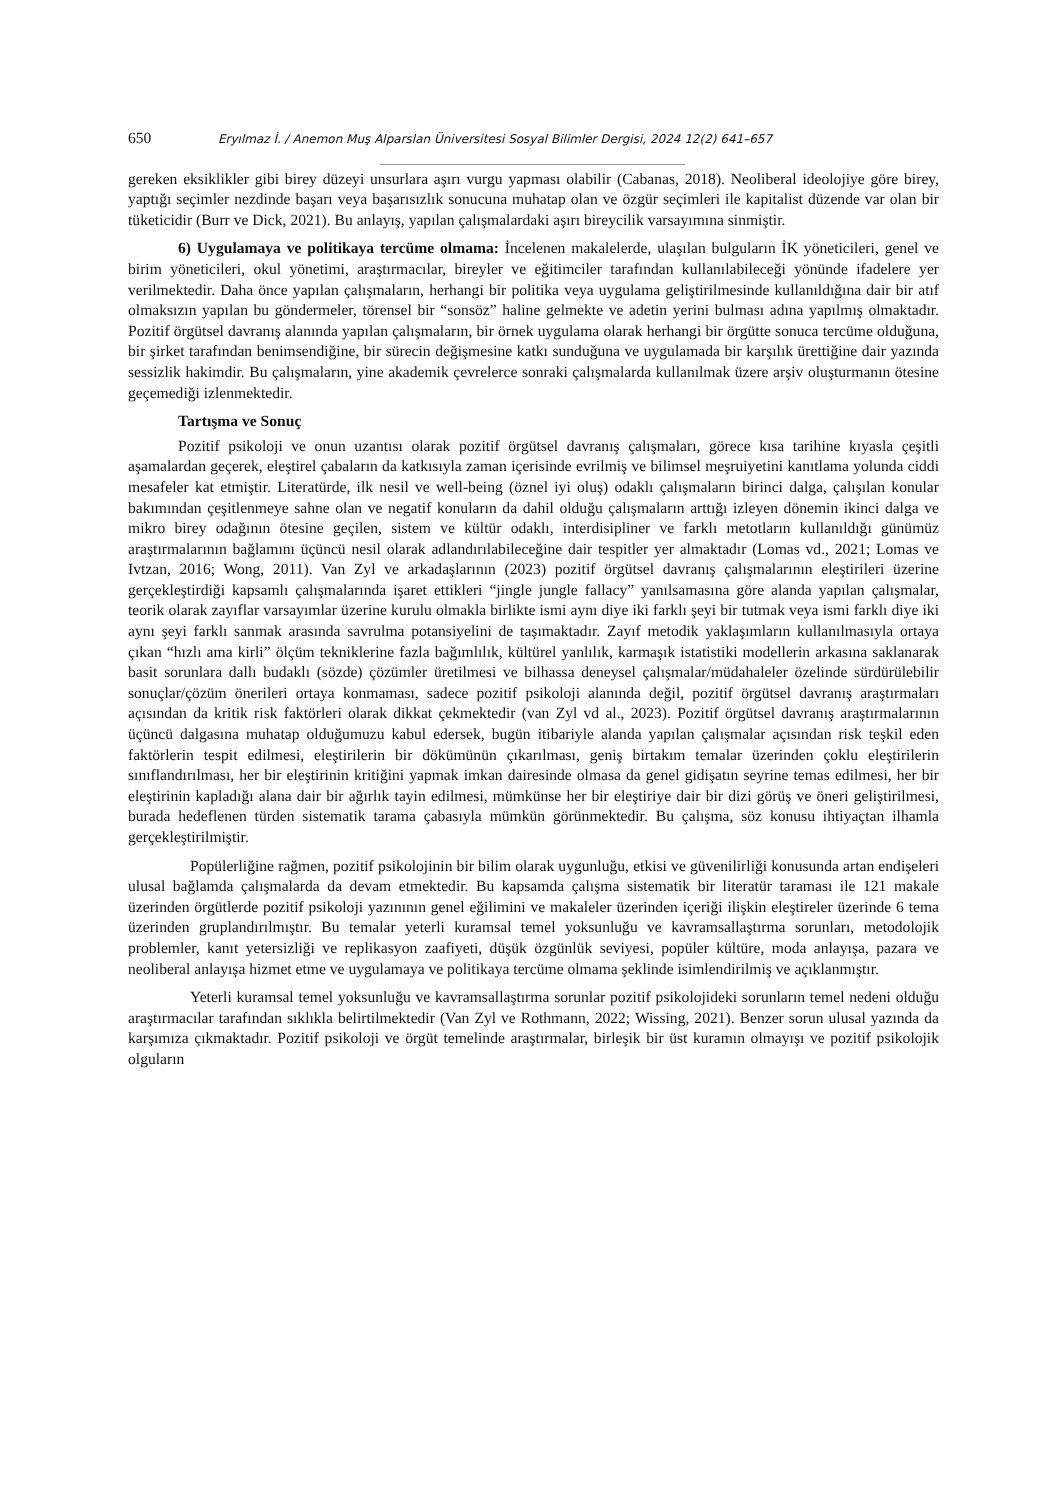650 Eryılmaz İ. / Anemon Muş Alparslan Üniversitesi Sosyal Bilimler Dergisi, 2024 12(2) 641–657
gereken eksiklikler gibi birey düzeyi unsurlara aşırı vurgu yapması olabilir (Cabanas, 2018). Neoliberal ideolojiye göre birey, yaptığı seçimler nezdinde başarı veya başarısızlık sonucuna muhatap olan ve özgür seçimleri ile kapitalist düzende var olan bir tüketicidir (Burr ve Dick, 2021). Bu anlayış, yapılan çalışmalardaki aşırı bireycilik varsayımına sinmiştir.
6) Uygulamaya ve politikaya tercüme olmama: İncelenen makalelerde, ulaşılan bulguların İK yöneticileri, genel ve birim yöneticileri, okul yönetimi, araştırmacılar, bireyler ve eğitimciler tarafından kullanılabileceği yönünde ifadelere yer verilmektedir. Daha önce yapılan çalışmaların, herhangi bir politika veya uygulama geliştirilmesinde kullanıldığına dair bir atıf olmaksızın yapılan bu göndermeler, törensel bir “sonsöz” haline gelmekte ve adetin yerini bulması adına yapılmış olmaktadır. Pozitif örgütsel davranış alanında yapılan çalışmaların, bir örnek uygulama olarak herhangi bir örgütte sonuca tercüme olduğuna, bir şirket tarafından benimsendiğine, bir sürecin değişmesine katkı sunduğuna ve uygulamada bir karşılık ürettiğine dair yazında sessizlik hakimdir. Bu çalışmaların, yine akademik çevrelerce sonraki çalışmalarda kullanılmak üzere arşiv oluşturmanın ötesine geçemediği izlenmektedir.
Tartışma ve Sonuç
Pozitif psikoloji ve onun uzantısı olarak pozitif örgütsel davranış çalışmaları, görece kısa tarihine kıyasla çeşitli aşamalardan geçerek, eleştirel çabaların da katkısıyla zaman içerisinde evrilmiş ve bilimsel meşruiyetini kanıtlama yolunda ciddi mesafeler kat etmiştir. Literatürde, ilk nesil ve well-being (öznel iyi oluş) odaklı çalışmaların birinci dalga, çalışılan konular bakımından çeşitlenmeye sahne olan ve negatif konuların da dahil olduğu çalışmaların arttığı izleyen dönemin ikinci dalga ve mikro birey odağının ötesine geçilen, sistem ve kültür odaklı, interdisipliner ve farklı metotların kullanıldığı günümüz araştırmalarının bağlamını üçüncü nesil olarak adlandırılabileceğine dair tespitler yer almaktadır (Lomas vd., 2021; Lomas ve Ivtzan, 2016; Wong, 2011). Van Zyl ve arkadaşlarının (2023) pozitif örgütsel davranış çalışmalarının eleştirileri üzerine gerçekleştirdiği kapsamlı çalışmalarında işaret ettikleri “jingle jungle fallacy” yanılsamasına göre alanda yapılan çalışmalar, teorik olarak zayıflar varsayımlar üzerine kurulu olmakla birlikte ismi aynı diye iki farklı şeyi bir tutmak veya ismi farklı diye iki aynı şeyi farklı sanmak arasında savrulma potansiyelini de taşımaktadır. Zayıf metodik yaklaşımların kullanılmasıyla ortaya çıkan “hızlı ama kirli” ölçüm tekniklerine fazla bağımlılık, kültürel yanlılık, karmaşık istatistiki modellerin arkasına saklanarak basit sorunlara dallı budaklı (sözde) çözümler üretilmesi ve bilhassa deneysel çalışmalar/müdahaleler özelinde sürdürülebilir sonuçlar/çözüm önerileri ortaya konmaması, sadece pozitif psikoloji alanında değil, pozitif örgütsel davranış araştırmaları açısından da kritik risk faktörleri olarak dikkat çekmektedir (van Zyl vd al., 2023). Pozitif örgütsel davranış araştırmalarının üçüncü dalgasına muhatap olduğumuzu kabul edersek, bugün itibariyle alanda yapılan çalışmalar açısından risk teşkil eden faktörlerin tespit edilmesi, eleştirilerin bir dökümünün çıkarılması, geniş birtakım temalar üzerinden çoklu eleştirilerin sınıflandırılması, her bir eleştirinin kritiğini yapmak imkan dairesinde olmasa da genel gidişatın seyrine temas edilmesi, her bir eleştirinin kapladığı alana dair bir ağırlık tayin edilmesi, mümkünse her bir eleştiriye dair bir dizi görüş ve öneri geliştirilmesi, burada hedeflenen türden sistematik tarama çabasıyla mümkün görünmektedir. Bu çalışma, söz konusu ihtiyaçtan ilhamla gerçekleştirilmiştir.
Popülerliğine rağmen, pozitif psikolojinin bir bilim olarak uygunluğu, etkisi ve güvenilirliği konusunda artan endişeleri ulusal bağlamda çalışmalarda da devam etmektedir. Bu kapsamda çalışma sistematik bir literatür taraması ile 121 makale üzerinden örgütlerde pozitif psikoloji yazınının genel eğilimini ve makaleler üzerinden içeriği ilişkin eleştireler üzerinde 6 tema üzerinden gruplandırılmıştır. Bu temalar yeterli kuramsal temel yoksunluğu ve kavramsallaştırma sorunları, metodolojik problemler, kanıt yetersizliği ve replikasyon zaafiyeti, düşük özgünlük seviyesi, popüler kültüre, moda anlayışa, pazara ve neoliberal anlayışa hizmet etme ve uygulamaya ve politikaya tercüme olmama şeklinde isimlendirilmiş ve açıklanmıştır.
Yeterli kuramsal temel yoksunluğu ve kavramsallaştırma sorunlar pozitif psikolojideki sorunların temel nedeni olduğu araştırmacılar tarafından sıklıkla belirtilmektedir (Van Zyl ve Rothmann, 2022; Wissing, 2021). Benzer sorun ulusal yazında da karşımıza çıkmaktadır. Pozitif psikoloji ve örgüt temelinde araştırmalar, birleşik bir üst kuramın olmayışı ve pozitif psikolojik olguların